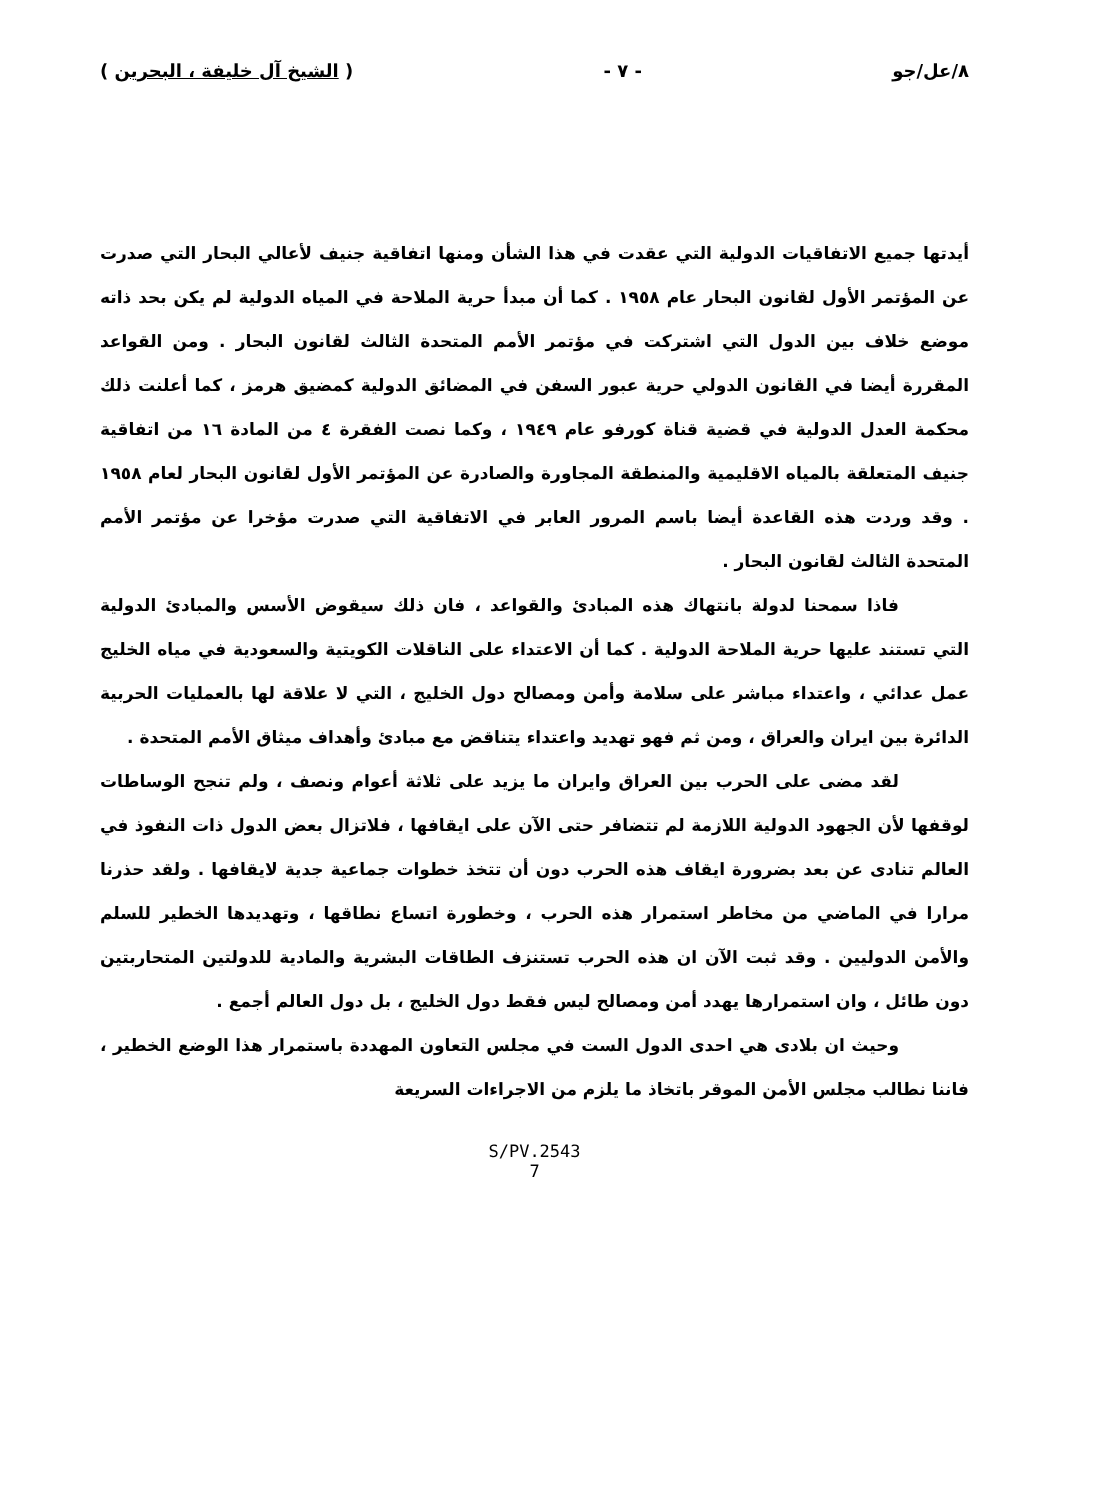٨/عل/جو - ٧ - ( الشيخ آل خليفة ، البحرين )
أيدتها جميع الاتفاقيات الدولية التي عقدت في هذا الشأن ومنها اتفاقية جنيف لأعالي البحار التي صدرت عن المؤتمر الأول لقانون البحار عام ١٩٥٨ . كما أن مبدأ حرية الملاحة في المياه الدولية لم يكن بحد ذاته موضع خلاف بين الدول التي اشتركت في مؤتمر الأمم المتحدة الثالث لقانون البحار . ومن القواعد المقررة أيضا في القانون الدولي حرية عبور السفن في المضائق الدولية كمضيق هرمز ، كما أعلنت ذلك محكمة العدل الدولية في قضية قناة كورفو عام ١٩٤٩ ، وكما نصت الفقرة ٤ من المادة ١٦ من اتفاقية جنيف المتعلقة بالمياه الاقليمية والمنطقة المجاورة والصادرة عن المؤتمر الأول لقانون البحار لعام ١٩٥٨ . وقد وردت هذه القاعدة أيضا باسم المرور العابر في الاتفاقية التي صدرت مؤخرا عن مؤتمر الأمم المتحدة الثالث لقانون البحار .
فاذا سمحنا لدولة بانتهاك هذه المبادئ والقواعد ، فان ذلك سيقوض الأسس والمبادئ الدولية التي تستند عليها حرية الملاحة الدولية . كما أن الاعتداء على الناقلات الكويتية والسعودية في مياه الخليج عمل عدائي ، واعتداء مباشر على سلامة وأمن ومصالح دول الخليج ، التي لا علاقة لها بالعمليات الحربية الدائرة بين ايران والعراق ، ومن ثم فهو تهديد واعتداء يتناقض مع مبادئ وأهداف ميثاق الأمم المتحدة .
لقد مضى على الحرب بين العراق وايران ما يزيد على ثلاثة أعوام ونصف ، ولم تنجح الوساطات لوقفها لأن الجهود الدولية اللازمة لم تتضافر حتى الآن على ايقافها ، فلاتزال بعض الدول ذات النفوذ في العالم تنادى عن بعد بضرورة ايقاف هذه الحرب دون أن تتخذ خطوات جماعية جدية لايقافها . ولقد حذرنا مرارا في الماضي من مخاطر استمرار هذه الحرب ، وخطورة اتساع نطاقها ، وتهديدها الخطير للسلم والأمن الدوليين . وقد ثبت الآن ان هذه الحرب تستنزف الطاقات البشرية والمادية للدولتين المتحاربتين دون طائل ، وان استمرارها يهدد أمن ومصالح ليس فقط دول الخليج ، بل دول العالم أجمع .
وحيث ان بلادى هي احدى الدول الست في مجلس التعاون المهددة باستمرار هذا الوضع الخطير ، فاننا نطالب مجلس الأمن الموقر باتخاذ ما يلزم من الاجراءات السريعة
S/PV.2543
7